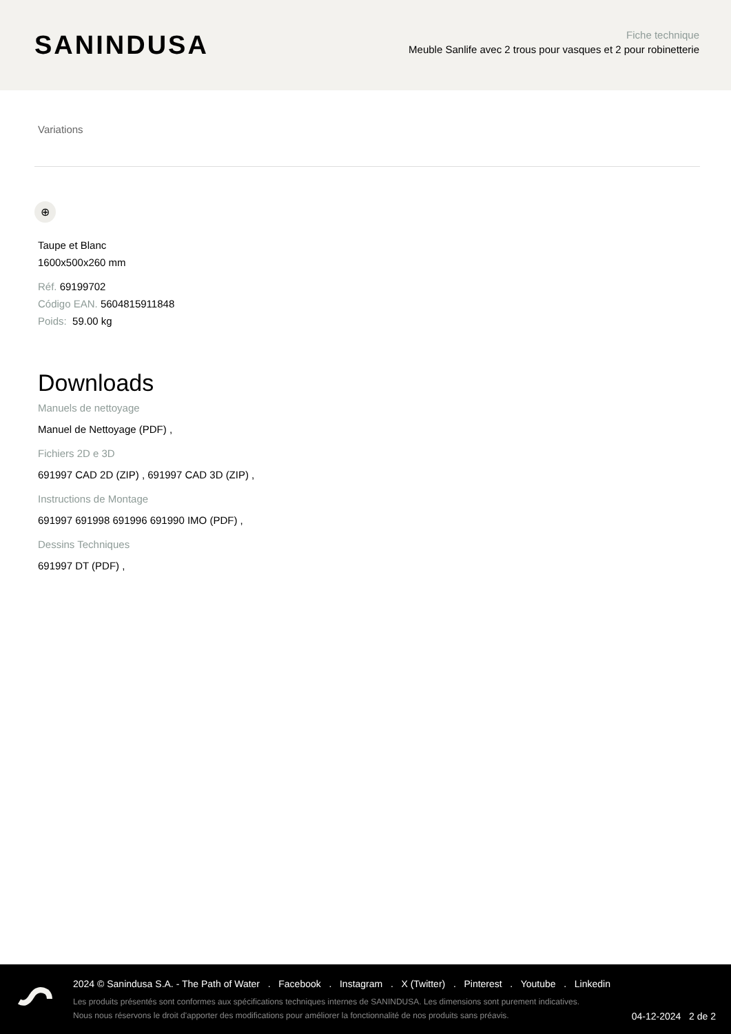SANINDUSA
Fiche technique
Meuble Sanlife avec 2 trous pour vasques et 2 pour robinetterie
Variations
⊕
Taupe et Blanc
1600x500x260 mm
Réf. 69199702
Código EAN. 5604815911848
Poids: 59.00 kg
Downloads
Manuels de nettoyage
Manuel de Nettoyage (PDF) ,
Fichiers 2D e 3D
691997 CAD 2D (ZIP) , 691997 CAD 3D (ZIP) ,
Instructions de Montage
691997 691998 691996 691990 IMO (PDF) ,
Dessins Techniques
691997 DT (PDF) ,
2024 © Sanindusa S.A. - The Path of Water . Facebook . Instagram . X (Twitter) . Pinterest . Youtube . Linkedin
Les produits présentés sont conformes aux spécifications techniques internes de SANINDUSA. Les dimensions sont purement indicatives.
Nous nous réservons le droit d'apporter des modifications pour améliorer la fonctionnalité de nos produits sans préavis.
04-12-2024 2 de 2